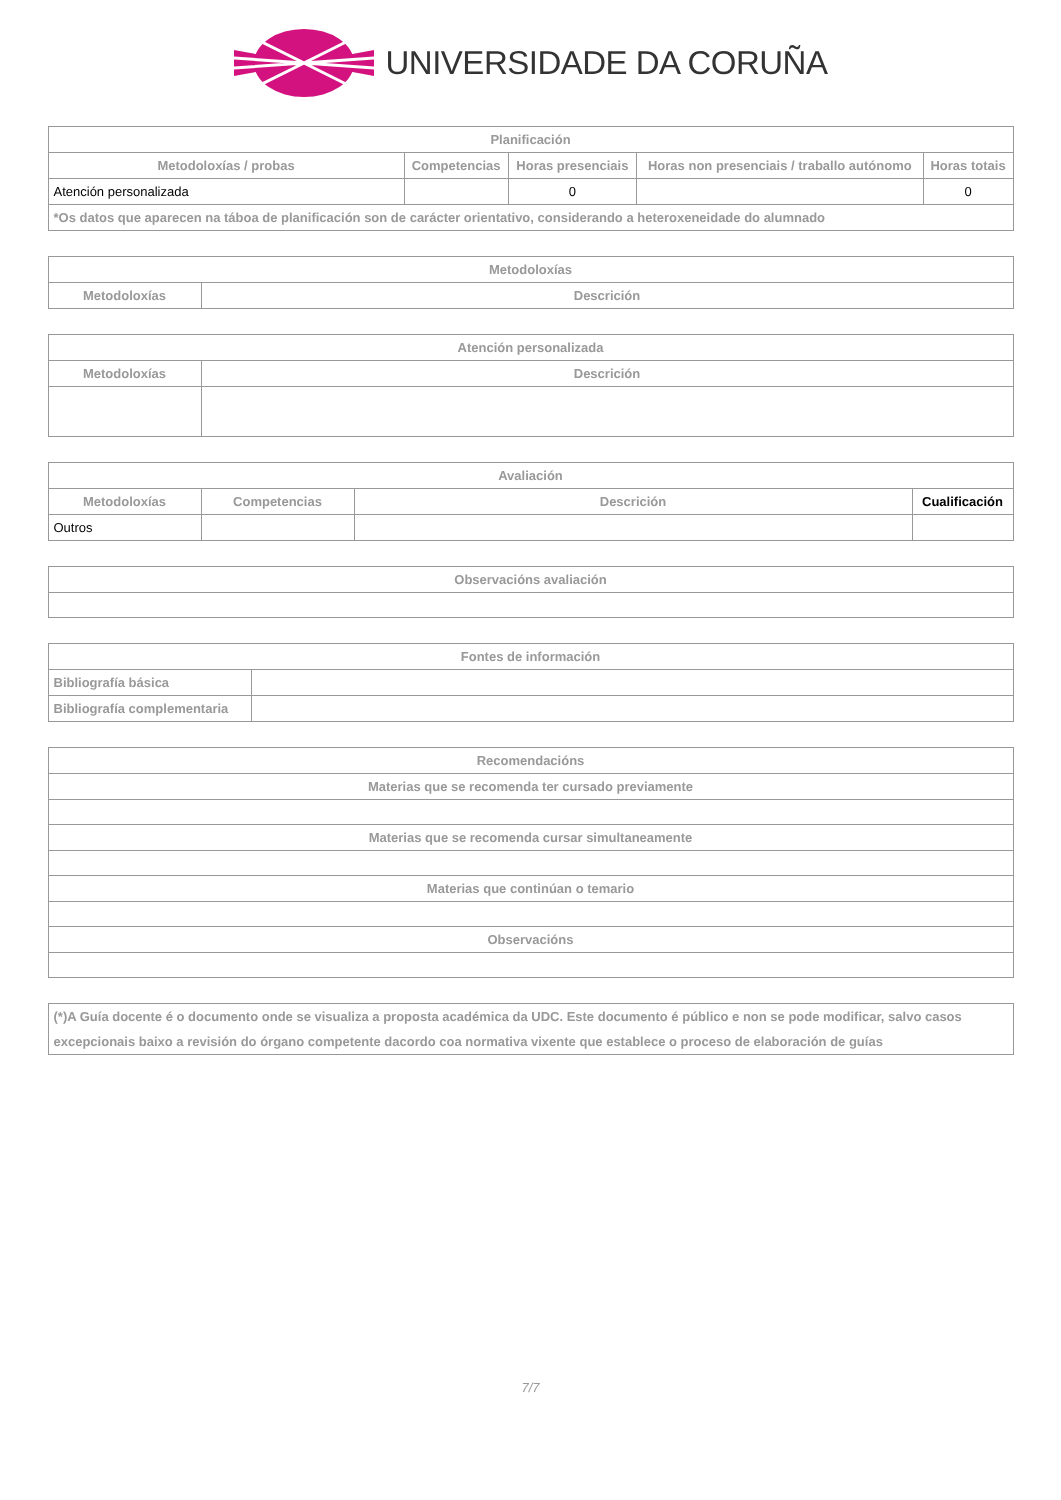UNIVERSIDADE DA CORUÑA
| Planificación | | | | |
| --- | --- | --- | --- | --- |
| Metodoloxías / probas | Competencias | Horas presenciais | Horas non presenciais / traballo autónomo | Horas totais |
| Atención personalizada | | 0 | | 0 |
| *Os datos que aparecen na táboa de planificación son de carácter orientativo, considerando a heteroxeneidade do alumnado | | | | |
| Metodoloxías | |
| --- | --- |
| Metodoloxías | Descrición |
| Atención personalizada | |
| --- | --- |
| Metodoloxías | Descrición |
| Avaliación | | | |
| --- | --- | --- | --- |
| Metodoloxías | Competencias | Descrición | Cualificación |
| Outros | | | |
| Observacións avaliación |
| --- |
| Fontes de información | |
| --- | --- |
| Bibliografía básica | |
| Bibliografía complementaria | |
| Recomendacións |
| --- |
| Materias que se recomenda ter cursado previamente |
| Materias que se recomenda cursar simultaneamente |
| Materias que continúan o temario |
| Observacións |
| (*)A Guía docente é o documento onde se visualiza a proposta académica da UDC. Este documento é público e non se pode modificar, salvo casos excepcionais baixo a revisión do órgano competente dacordo coa normativa vixente que establece o proceso de elaboración de guías |
7/7